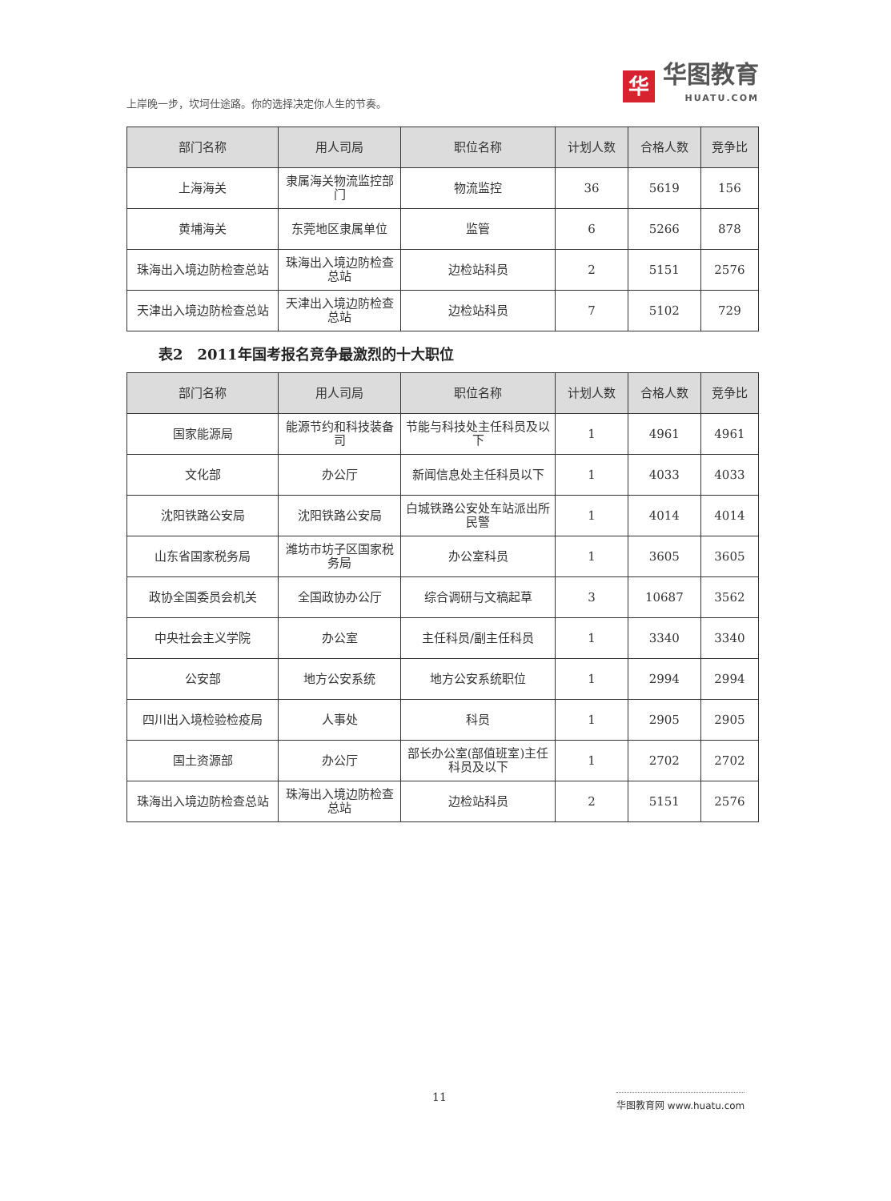上岸晚一步，坎坷仕途路。你的选择决定你人生的节奏。
华
华图教育
HUATU.COM
| 部门名称 | 用人司局 | 职位名称 | 计划人数 | 合格人数 | 竞争比 |
| --- | --- | --- | --- | --- | --- |
| 上海海关 | 隶属海关物流监控部门 | 物流监控 | 36 | 5619 | 156 |
| 黄埔海关 | 东莞地区隶属单位 | 监管 | 6 | 5266 | 878 |
| 珠海出入境边防检查总站 | 珠海出入境边防检查总站 | 边检站科员 | 2 | 5151 | 2576 |
| 天津出入境边防检查总站 | 天津出入境边防检查总站 | 边检站科员 | 7 | 5102 | 729 |
表2　2011年国考报名竞争最激烈的十大职位
| 部门名称 | 用人司局 | 职位名称 | 计划人数 | 合格人数 | 竞争比 |
| --- | --- | --- | --- | --- | --- |
| 国家能源局 | 能源节约和科技装备司 | 节能与科技处主任科员及以下 | 1 | 4961 | 4961 |
| 文化部 | 办公厅 | 新闻信息处主任科员以下 | 1 | 4033 | 4033 |
| 沈阳铁路公安局 | 沈阳铁路公安局 | 白城铁路公安处车站派出所民警 | 1 | 4014 | 4014 |
| 山东省国家税务局 | 潍坊市坊子区国家税务局 | 办公室科员 | 1 | 3605 | 3605 |
| 政协全国委员会机关 | 全国政协办公厅 | 综合调研与文稿起草 | 3 | 10687 | 3562 |
| 中央社会主义学院 | 办公室 | 主任科员/副主任科员 | 1 | 3340 | 3340 |
| 公安部 | 地方公安系统 | 地方公安系统职位 | 1 | 2994 | 2994 |
| 四川出入境检验检疫局 | 人事处 | 科员 | 1 | 2905 | 2905 |
| 国土资源部 | 办公厅 | 部长办公室(部值班室)主任科员及以下 | 1 | 2702 | 2702 |
| 珠海出入境边防检查总站 | 珠海出入境边防检查总站 | 边检站科员 | 2 | 5151 | 2576 |
11 华图教育网 www.huatu.com